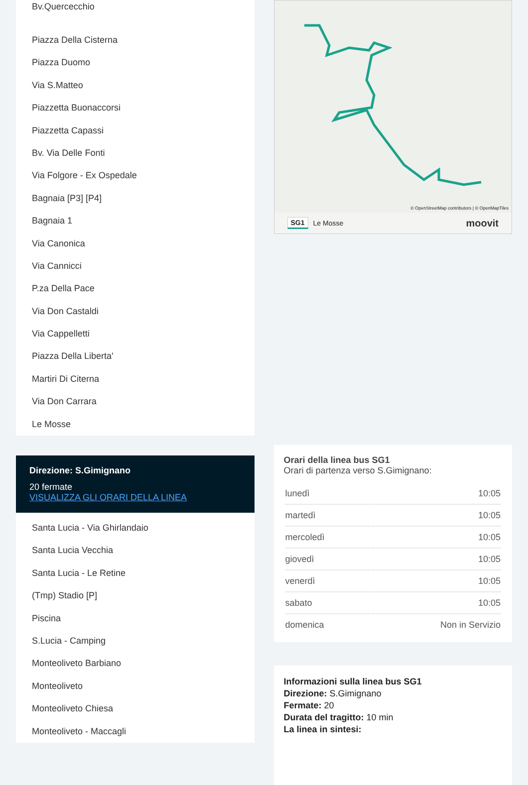Bv.Quercecchio
Piazza Della Cisterna
Piazza Duomo
Via S.Matteo
Piazzetta Buonaccorsi
Piazzetta Capassi
Bv. Via Delle Fonti
Via Folgore - Ex Ospedale
Bagnaia [P3] [P4]
Bagnaia 1
Via Canonica
Via Cannicci
P.za Della Pace
Via Don Castaldi
Via Cappelletti
Piazza Della Liberta'
Martiri Di Citerna
Via Don Carrara
Le Mosse
Direzione: S.Gimignano
20 fermate
VISUALIZZA GLI ORARI DELLA LINEA
Santa Lucia - Via Ghirlandaio
Santa Lucia Vecchia
Santa Lucia - Le Retine
(Tmp) Stadio [P]
Piscina
S.Lucia - Camping
Monteoliveto Barbiano
Monteoliveto
Monteoliveto Chiesa
Monteoliveto - Maccagli
© OpenStreetMap contributors | © OpenMapTiles
SG1 Le Mosse moovit
Orari della linea bus SG1
Orari di partenza verso S.Gimignano:
| lunedì | 10:05 |
| martedì | 10:05 |
| mercoledì | 10:05 |
| giovedì | 10:05 |
| venerdì | 10:05 |
| sabato | 10:05 |
| domenica | Non in Servizio |
Informazioni sulla linea bus SG1
Direzione: S.Gimignano
Fermate: 20
Durata del tragitto: 10 min
La linea in sintesi: